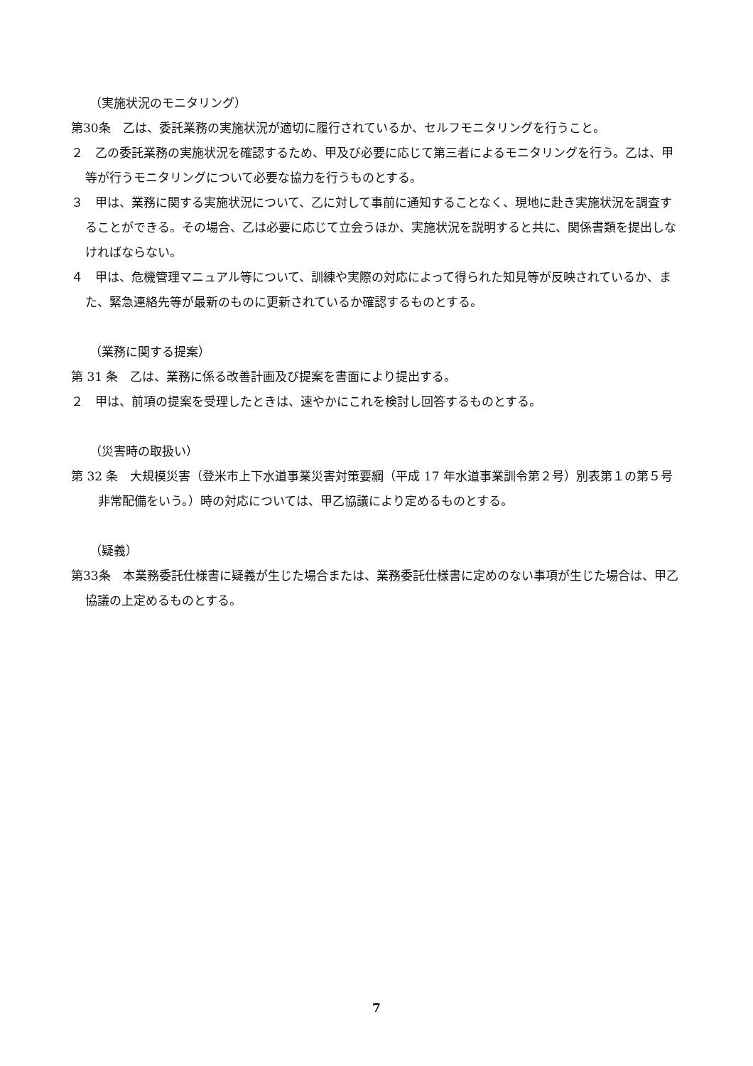（実施状況のモニタリング）
第30条　乙は、委託業務の実施状況が適切に履行されているか、セルフモニタリングを行うこと。
２　乙の委託業務の実施状況を確認するため、甲及び必要に応じて第三者によるモニタリングを行う。乙は、甲等が行うモニタリングについて必要な協力を行うものとする。
３　甲は、業務に関する実施状況について、乙に対して事前に通知することなく、現地に赴き実施状況を調査することができる。その場合、乙は必要に応じて立会うほか、実施状況を説明すると共に、関係書類を提出しなければならない。
４　甲は、危機管理マニュアル等について、訓練や実際の対応によって得られた知見等が反映されているか、また、緊急連絡先等が最新のものに更新されているか確認するものとする。
（業務に関する提案）
第 31 条　乙は、業務に係る改善計画及び提案を書面により提出する。
２　甲は、前項の提案を受理したときは、速やかにこれを検討し回答するものとする。
（災害時の取扱い）
第 32 条　大規模災害（登米市上下水道事業災害対策要綱（平成 17 年水道事業訓令第２号）別表第１の第５号非常配備をいう。）時の対応については、甲乙協議により定めるものとする。
（疑義）
第33条　本業務委託仕様書に疑義が生じた場合または、業務委託仕様書に定めのない事項が生じた場合は、甲乙協議の上定めるものとする。
7